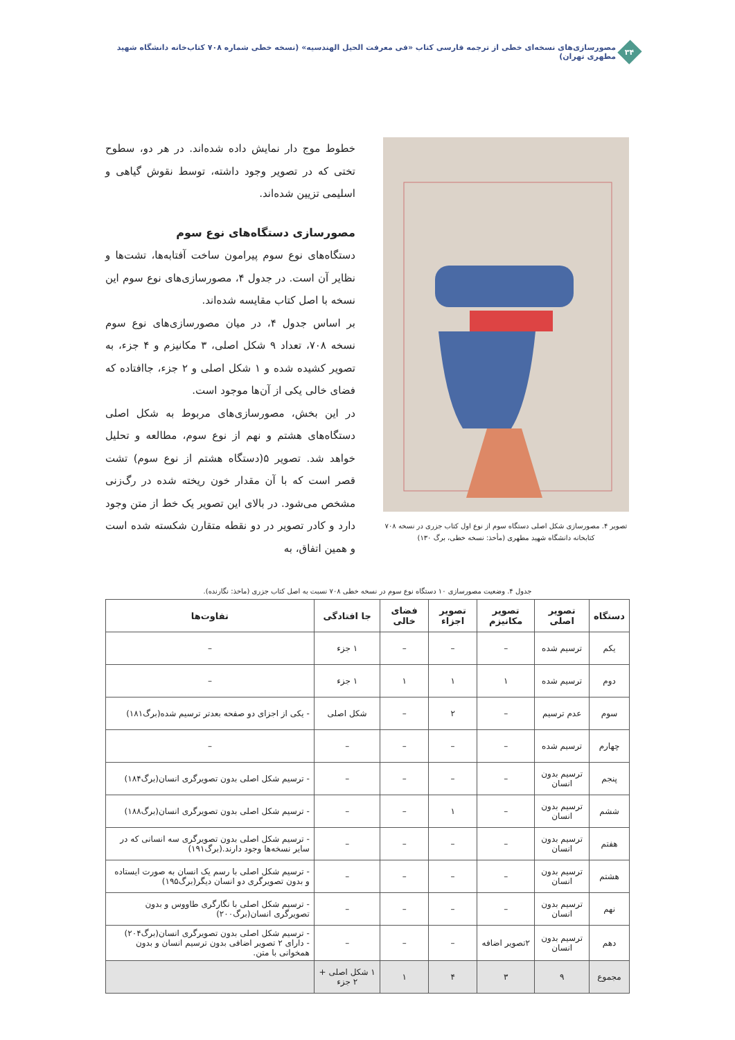۳۴
مصورسازی‌های نسخه‌ای خطی از ترجمه فارسی کتاب «فی معرفت الحیل الهندسیه» (نسخه خطی شماره ۷۰۸ کتاب‌خانه دانشگاه شهید مطهری تهران)
تصویر ۴. مصورسازی شکل اصلی دستگاه سوم از نوع اول کتاب جزری در نسخه ۷۰۸
کتابخانه دانشگاه شهید مطهری (مأخذ: نسخه خطی، برگ ۱۳۰)
خطوط موج دار نمایش داده شده‌اند. در هر دو، سطوح تختی که در تصویر وجود داشته، توسط نقوش گیاهی و اسلیمی تزیین شده‌اند.
مصورسازی دستگاه‌های نوع سوم
دستگاه‌های نوع سوم پیرامون ساخت آفتابه‌ها، تشت‌ها و نظایر آن است. در جدول ۴، مصورسازی‌های نوع سوم این نسخه با اصل کتاب مقایسه شده‌اند.
بر اساس جدول ۴، در میان مصورسازی‌های نوع سوم نسخه ۷۰۸، تعداد ۹ شکل اصلی، ۳ مکانیزم و ۴ جزء، به تصویر کشیده شده و ۱ شکل اصلی و ۲ جزء، جاافتاده که فضای خالی یکی از آن‌ها موجود است.
در این بخش، مصورسازی‌های مربوط به شکل اصلی دستگاه‌های هشتم و نهم از نوع سوم، مطالعه و تحلیل خواهد شد. تصویر ۵(دستگاه هشتم از نوع سوم) تشت قصر است که با آن مقدار خون ریخته شده در رگ‌زنی مشخص می‌شود. در بالای این تصویر یک خط از متن وجود دارد و کادر تصویر در دو نقطه متقارن شکسته شده است و همین اتفاق، به
جدول ۴. وضعیت مصورسازی ۱۰ دستگاه نوع سوم در نسخه خطی ۷۰۸ نسبت به اصل کتاب جزری (ماخذ: نگارنده).
| دستگاه | تصویر اصلی | تصویر مکانیزم | تصویر اجزاء | فضای خالی | جا افتادگی | تفاوت‌ها |
| --- | --- | --- | --- | --- | --- | --- |
| یکم | ترسیم شده | – | – | – | ۱ جزء | – |
| دوم | ترسیم شده | ۱ | ۱ | ۱ | ۱ جزء | – |
| سوم | عدم ترسیم | – | ۲ | – | شکل اصلی | - یکی از اجزای دو صفحه بعدتر ترسیم شده(برگ۱۸۱) |
| چهارم | ترسیم شده | – | – | – | – | – |
| پنجم | ترسیم بدون انسان | – | – | – | – | - ترسیم شکل اصلی بدون تصویرگری انسان(برگ۱۸۴) |
| ششم | ترسیم بدون انسان | – | ۱ | – | – | - ترسیم شکل اصلی بدون تصویرگری انسان(برگ۱۸۸) |
| هفتم | ترسیم بدون انسان | – | – | – | – | - ترسیم شکل اصلی بدون تصویرگری سه انسانی که در سایر نسخه‌ها وجود دارند.(برگ۱۹۱) |
| هشتم | ترسیم بدون انسان | – | – | – | – | - ترسیم شکل اصلی با رسم یک انسان به صورت ایستاده و بدون تصویرگری دو انسان دیگر(برگ۱۹۵) |
| نهم | ترسیم بدون انسان | – | – | – | – | - ترسیم شکل اصلی با نگارگری طاووس و بدون تصویرگری انسان(برگ۲۰۰) |
| دهم | ترسیم بدون انسان | ۲تصویر اضافه | – | – | – | - ترسیم شکل اصلی بدون تصویرگری انسان(برگ۲۰۴) - دارای ۲ تصویر اضافی بدون ترسیم انسان و بدون همخوانی با متن. |
| مجموع | ۹ | ۳ | ۴ | ۱ | ۱ شکل اصلی + ۲ جزء | |